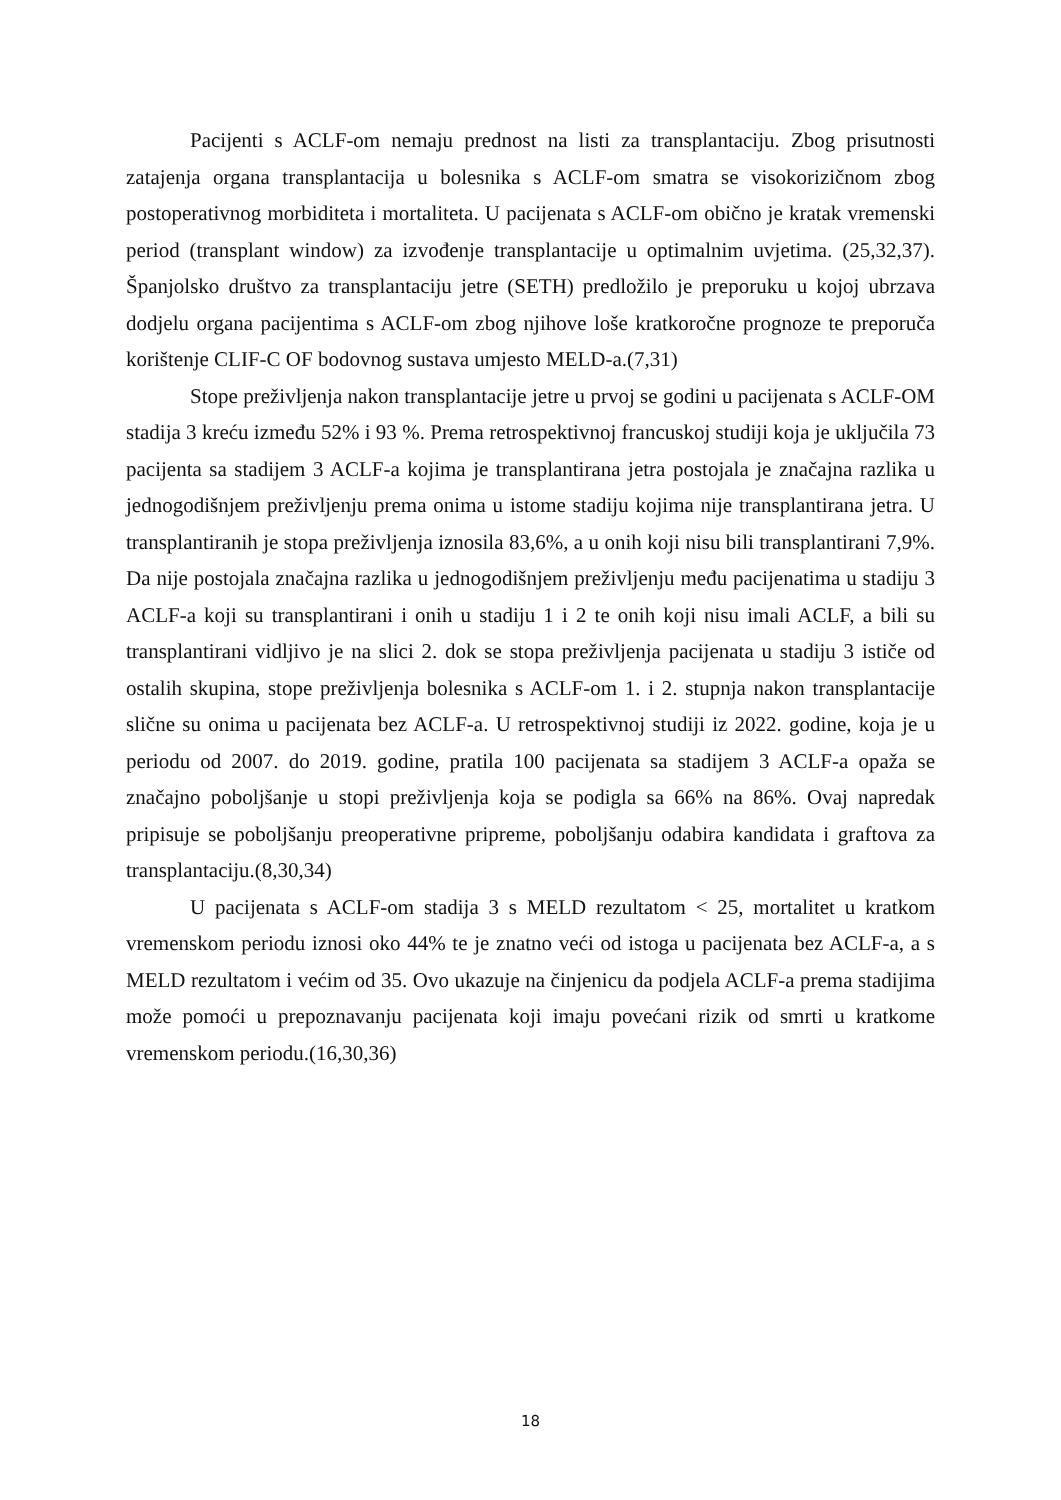Pacijenti s ACLF-om nemaju prednost na listi za transplantaciju. Zbog prisutnosti zatajenja organa transplantacija u bolesnika s ACLF-om smatra se visokorizičnom zbog postoperativnog morbiditeta i mortaliteta. U pacijenata s ACLF-om obično je kratak vremenski period (transplant window) za izvođenje transplantacije u optimalnim uvjetima. (25,32,37). Španjolsko društvo za transplantaciju jetre (SETH) predložilo je preporuku u kojoj ubrzava dodjelu organa pacijentima s ACLF-om zbog njihove loše kratkoročne prognoze te preporuča korištenje CLIF-C OF bodovnog sustava umjesto MELD-a.(7,31)
Stope preživljenja nakon transplantacije jetre u prvoj se godini u pacijenata s ACLF-OM stadija 3 kreću između 52% i 93 %. Prema retrospektivnoj francuskoj studiji koja je uključila 73 pacijenta sa stadijem 3 ACLF-a kojima je transplantirana jetra postojala je značajna razlika u jednogodišnjem preživljenju prema onima u istome stadiju kojima nije transplantirana jetra. U transplantiranih je stopa preživljenja iznosila 83,6%, a u onih koji nisu bili transplantirani 7,9%. Da nije postojala značajna razlika u jednogodišnjem preživljenju među pacijenatima u stadiju 3 ACLF-a koji su transplantirani i onih u stadiju 1 i 2 te onih koji nisu imali ACLF, a bili su transplantirani vidljivo je na slici 2. dok se stopa preživljenja pacijenata u stadiju 3 ističe od ostalih skupina, stope preživljenja bolesnika s ACLF-om 1. i 2. stupnja nakon transplantacije slične su onima u pacijenata bez ACLF-a. U retrospektivnoj studiji iz 2022. godine, koja je u periodu od 2007. do 2019. godine, pratila 100 pacijenata sa stadijem 3 ACLF-a opaža se značajno poboljšanje u stopi preživljenja koja se podigla sa 66% na 86%. Ovaj napredak pripisuje se poboljšanju preoperativne pripreme, poboljšanju odabira kandidata i graftova za transplantaciju.(8,30,34)
U pacijenata s ACLF-om stadija 3 s MELD rezultatom < 25, mortalitet u kratkom vremenskom periodu iznosi oko 44% te je znatno veći od istoga u pacijenata bez ACLF-a, a s MELD rezultatom i većim od 35. Ovo ukazuje na činjenicu da podjela ACLF-a prema stadijima može pomoći u prepoznavanju pacijenata koji imaju povećani rizik od smrti u kratkome vremenskom periodu.(16,30,36)
18